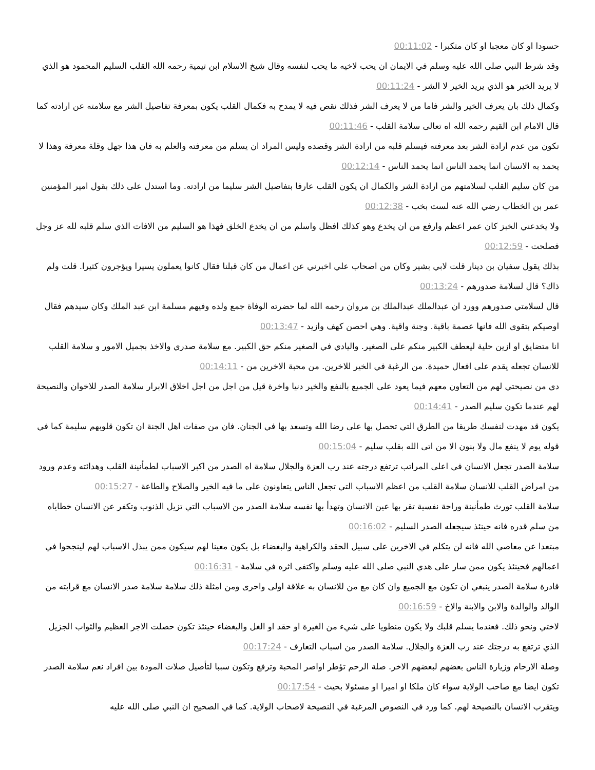حسودا او كان معجبا او كان متكبرا - 00:11:02
وقد شرط النبي صلى الله عليه وسلم في الايمان ان يحب لاخيه ما يحب لنفسه وقال شيخ الاسلام ابن تيمية رحمه الله القلب السليم المحمود هو الذي لا يريد الخير هو الذي يريد الخير لا الشر - 00:11:24
وكمال ذلك بان يعرف الخير والشر فاما من لا يعرف الشر فذلك نقص فيه لا يمدح به فكمال القلب يكون بمعرفة تفاصيل الشر مع سلامته عن ارادته كما قال الامام ابن القيم رحمه الله اه تعالى سلامة القلب - 00:11:46
تكون من عدم ارادة الشر بعد معرفته فيسلم قلبه من ارادة الشر وقصده وليس المراد ان يسلم من معرفته والعلم به فان هذا جهل وقلة معرفة وهذا لا يحمد به الانسان انما يحمد الناس انما يحمد الناس - 00:12:14
من كان سليم القلب لسلامتهم من ارادة الشر والكمال ان يكون القلب عارفا بتفاصيل الشر سليما من ارادته. وما استدل على ذلك بقول امير المؤمنين عمر بن الخطاب رضي الله عنه لست بخب - 00:12:38
ولا يخدعني الخبز كان عمر اعظم وارفع من ان يخدع وهو كذلك افظل واسلم من ان يخدع الخلق فهذا هو السليم من الافات الذي سلم قلبه لله عز وجل فصلحت - 00:12:59
بذلك يقول سفيان بن دينار قلت لابي بشير وكان من اصحاب علي اخبرني عن اعمال من كان قبلنا فقال كانوا يعملون يسيرا ويؤجرون كثيرا. قلت ولم ذاك؟ قال لسلامة صدورهم - 00:13:24
قال لسلامتي صدورهم وورد ان عبدالملك عبدالملك بن مروان رحمه الله لما حضرته الوفاة جمع ولده وفيهم مسلمة ابن عبد الملك وكان سيدهم فقال اوصيكم بتقوى الله فانها عصمة باقية. وجنة واقية. وهي احصن كهف وازيد - 00:13:47
انا متضايق او ازين حلية ليعطف الكبير منكم على الصغير. واليادي في الصغير منكم حق الكبير. مع سلامة صدري والاخذ بجميل الامور و سلامة القلب للانسان تجعله يقدم على افعال حميدة. من الرغبة في الخير للاخرين. من محبة الاخرين من - 00:14:11
دي من نصيحتي لهم من التعاون معهم فيما يعود على الجميع بالنفع والخير دنيا واخرة قيل من اجل من اجل اخلاق الابرار سلامة الصدر للاخوان والنصيحة لهم عندما تكون سليم الصدر - 00:14:41
يكون قد مهدت لنفسك طريقا من الطرق التي تحصل بها على رضا الله وتسعد بها في الجنان. فان من صفات اهل الجنة ان تكون قلوبهم سليمة كما في قوله يوم لا ينفع مال ولا بنون الا من اتى الله بقلب سليم - 00:15:04
سلامة الصدر تجعل الانسان في اعلى المراتب ترتفع درجته عند رب العزة والجلال سلامة اه الصدر من اكبر الاسباب لطمأنينة القلب وهدائته وعدم ورود من امراض القلب للانسان سلامة القلب من اعظم الاسباب التي تجعل الناس يتعاونون على ما فيه الخير والصلاح والطاعة - 00:15:27
سلامة القلب تورث طمأنينة وراحة نفسية تقر بها عين الانسان وتهدأ بها نفسه سلامة الصدر من الاسباب التي تزيل الذنوب وتكفر عن الانسان خطاياه من سلم قدره فانه حينئذ سيجعله الصدر السليم - 00:16:02
مبتعدا عن معاصي الله فانه لن يتكلم في الاخرين على سبيل الحقد والكراهية والبغضاء بل يكون معينا لهم سيكون ممن يبذل الاسباب لهم لينجحوا في اعمالهم فحينئذ يكون ممن سار على هدي النبي صلى الله عليه وسلم واكتفى اثره في سلامة - 00:16:31
قادرة سلامة الصدر ينبغي ان تكون مع الجميع وان كان مع من للانسان به علاقة اولى واحرى ومن امثلة ذلك سلامة سلامة صدر الانسان مع قرابته من الوالد والوالدة والابن والابنة والاخ - 00:16:59
لاختي ونحو ذلك. فعندما يسلم قلبك ولا يكون منطويا على شيء من الغيرة او حقد او الغل والبغضاء حينئذ تكون حصلت الاجر العظيم والثواب الجزيل الذي ترتفع به درجتك عند رب العزة والجلال. سلامة الصدر من اسباب التعارف - 00:17:24
وصلة الارحام وزيارة الناس بعضهم لبعضهم الاخر. صلة الرحم تؤطر اواصر المحبة وترفع وتكون سببا لتأصيل صلات المودة بين افراد نعم سلامة الصدر تكون ايضا مع صاحب الولاية سواء كان ملكا او اميرا او مسئولا بحيث - 00:17:54
ويتقرب الانسان بالنصيحة لهم. كما ورد في النصوص المرغبة في النصيحة لاصحاب الولاية. كما في الصحيح ان النبي صلى الله عليه